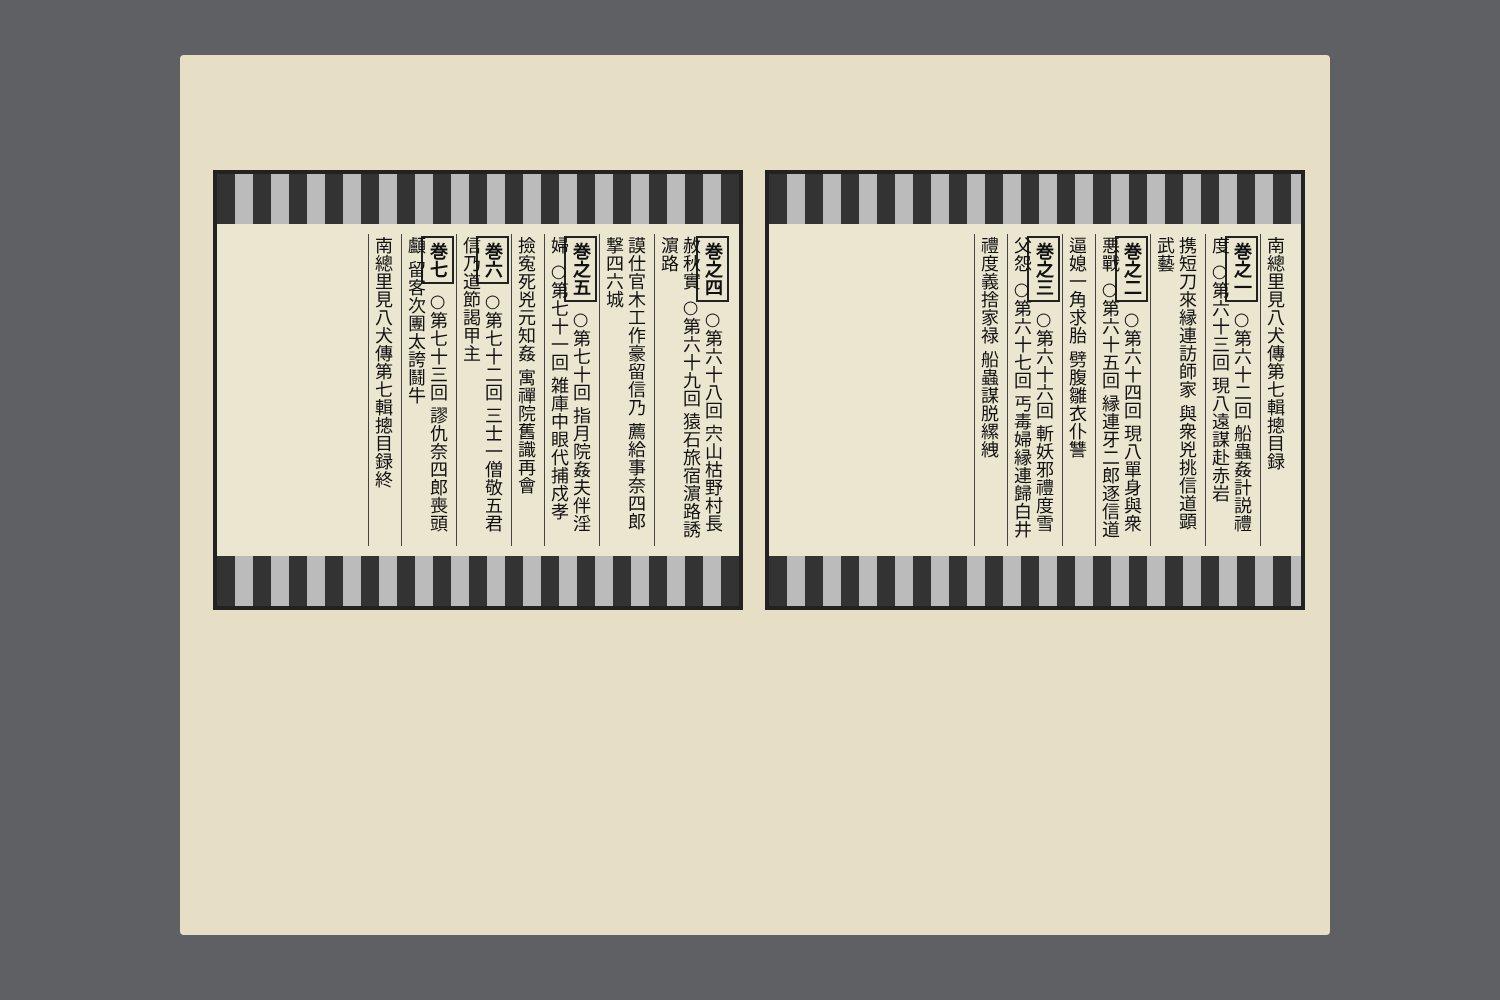南總里見八犬傳第七輯摠目録
巻之一 ○第六十二回 船蟲姦計説禮度 ○第六十三回 現八遠謀赴赤岩
携短刀來縁連訪師家 與衆兇挑信道顕武藝
巻之二 ○第六十四回 現八單身與衆悪戰 ○第六十五回 縁連牙二郎逐信道
逼媳一角求胎 劈腹雛衣仆讐
巻之三 ○第六十六回 斬妖邪禮度雪父怨 ○第六十七回 丐毒婦縁連歸白井
禮度義捨家禄 船蟲謀脱縲絏
巻之四 ○第六十八回 宍山枯野村長赦秋實 ○第六十九回 猿石旅宿濵路誘濵路
謨仕官木工作豪留信乃 薦給事奈四郎撃四六城
巻之五 ○第七十回 指月院姦夫伴淫婦 ○第七十一回 雑庫中眼代捕戍孝
撿寃死兇元知姦 寓禪院舊識再會
巻六 ○第七十二回 三士一僧敬五君 信乃道節謁甲主
巻七 ○第七十三回 謬仇奈四郎喪頭顱 留客次團太誇鬪牛
南總里見八犬傳第七輯摠目録終